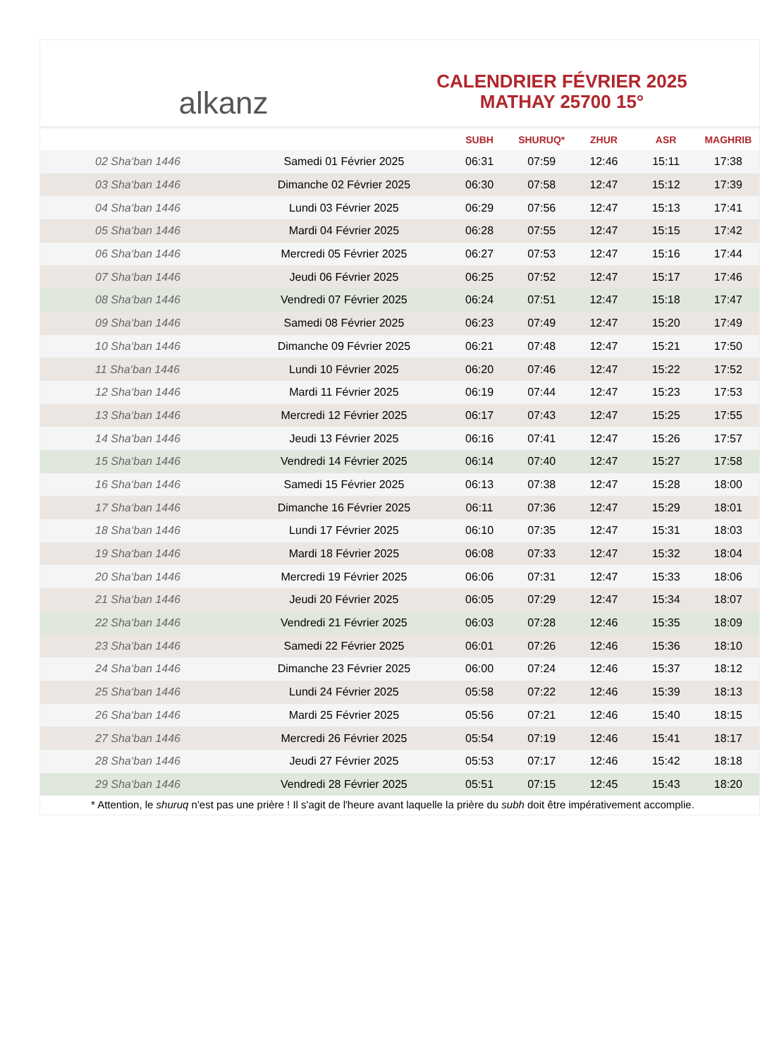alkanz
CALENDRIER FÉVRIER 2025
MATHAY 25700 15°
| | | SUBH | SHURUQ* | ZHUR | ASR | MAGHRIB |
| --- | --- | --- | --- | --- | --- | --- |
| 02 Sha‘ban 1446 | Samedi 01 Février 2025 | 06:31 | 07:59 | 12:46 | 15:11 | 17:38 |
| 03 Sha‘ban 1446 | Dimanche 02 Février 2025 | 06:30 | 07:58 | 12:47 | 15:12 | 17:39 |
| 04 Sha‘ban 1446 | Lundi 03 Février 2025 | 06:29 | 07:56 | 12:47 | 15:13 | 17:41 |
| 05 Sha‘ban 1446 | Mardi 04 Février 2025 | 06:28 | 07:55 | 12:47 | 15:15 | 17:42 |
| 06 Sha‘ban 1446 | Mercredi 05 Février 2025 | 06:27 | 07:53 | 12:47 | 15:16 | 17:44 |
| 07 Sha‘ban 1446 | Jeudi 06 Février 2025 | 06:25 | 07:52 | 12:47 | 15:17 | 17:46 |
| 08 Sha‘ban 1446 | Vendredi 07 Février 2025 | 06:24 | 07:51 | 12:47 | 15:18 | 17:47 |
| 09 Sha‘ban 1446 | Samedi 08 Février 2025 | 06:23 | 07:49 | 12:47 | 15:20 | 17:49 |
| 10 Sha‘ban 1446 | Dimanche 09 Février 2025 | 06:21 | 07:48 | 12:47 | 15:21 | 17:50 |
| 11 Sha‘ban 1446 | Lundi 10 Février 2025 | 06:20 | 07:46 | 12:47 | 15:22 | 17:52 |
| 12 Sha‘ban 1446 | Mardi 11 Février 2025 | 06:19 | 07:44 | 12:47 | 15:23 | 17:53 |
| 13 Sha‘ban 1446 | Mercredi 12 Février 2025 | 06:17 | 07:43 | 12:47 | 15:25 | 17:55 |
| 14 Sha‘ban 1446 | Jeudi 13 Février 2025 | 06:16 | 07:41 | 12:47 | 15:26 | 17:57 |
| 15 Sha‘ban 1446 | Vendredi 14 Février 2025 | 06:14 | 07:40 | 12:47 | 15:27 | 17:58 |
| 16 Sha‘ban 1446 | Samedi 15 Février 2025 | 06:13 | 07:38 | 12:47 | 15:28 | 18:00 |
| 17 Sha‘ban 1446 | Dimanche 16 Février 2025 | 06:11 | 07:36 | 12:47 | 15:29 | 18:01 |
| 18 Sha‘ban 1446 | Lundi 17 Février 2025 | 06:10 | 07:35 | 12:47 | 15:31 | 18:03 |
| 19 Sha‘ban 1446 | Mardi 18 Février 2025 | 06:08 | 07:33 | 12:47 | 15:32 | 18:04 |
| 20 Sha‘ban 1446 | Mercredi 19 Février 2025 | 06:06 | 07:31 | 12:47 | 15:33 | 18:06 |
| 21 Sha‘ban 1446 | Jeudi 20 Février 2025 | 06:05 | 07:29 | 12:47 | 15:34 | 18:07 |
| 22 Sha‘ban 1446 | Vendredi 21 Février 2025 | 06:03 | 07:28 | 12:46 | 15:35 | 18:09 |
| 23 Sha‘ban 1446 | Samedi 22 Février 2025 | 06:01 | 07:26 | 12:46 | 15:36 | 18:10 |
| 24 Sha‘ban 1446 | Dimanche 23 Février 2025 | 06:00 | 07:24 | 12:46 | 15:37 | 18:12 |
| 25 Sha‘ban 1446 | Lundi 24 Février 2025 | 05:58 | 07:22 | 12:46 | 15:39 | 18:13 |
| 26 Sha‘ban 1446 | Mardi 25 Février 2025 | 05:56 | 07:21 | 12:46 | 15:40 | 18:15 |
| 27 Sha‘ban 1446 | Mercredi 26 Février 2025 | 05:54 | 07:19 | 12:46 | 15:41 | 18:17 |
| 28 Sha‘ban 1446 | Jeudi 27 Février 2025 | 05:53 | 07:17 | 12:46 | 15:42 | 18:18 |
| 29 Sha‘ban 1446 | Vendredi 28 Février 2025 | 05:51 | 07:15 | 12:45 | 15:43 | 18:20 |
* Attention, le shuruq n'est pas une prière ! Il s'agit de l'heure avant laquelle la prière du subh doit être impérativement accomplie.